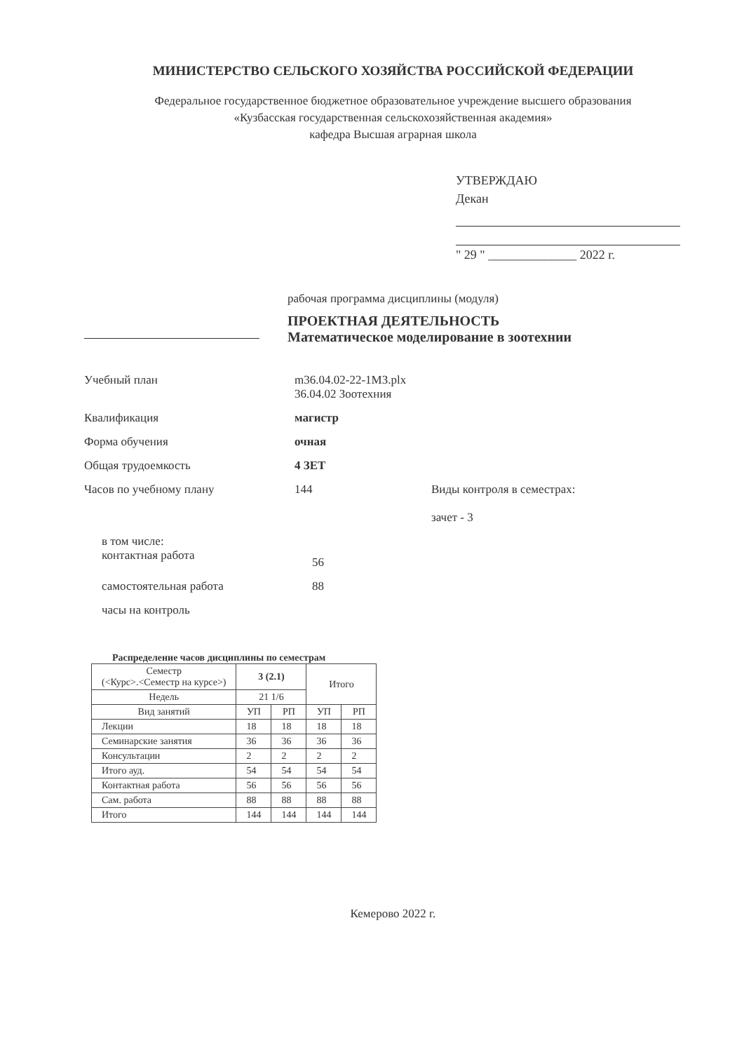МИНИСТЕРСТВО СЕЛЬСКОГО ХОЗЯЙСТВА РОССИЙСКОЙ ФЕДЕРАЦИИ
Федеральное государственное бюджетное образовательное учреждение высшего образования
«Кузбасская государственная сельскохозяйственная академия»
кафедра Высшая аграрная школа
УТВЕРЖДАЮ
Декан
" 29 " ______________ 2022 г.
рабочая программа дисциплины (модуля)
ПРОЕКТНАЯ ДЕЯТЕЛЬНОСТЬ
Математическое моделирование в зоотехнии
Учебный план m36.04.02-22-1МЗ.plx
36.04.02 Зоотехния
Квалификация магистр
Форма обучения очная
Общая трудоемкость 4 ЗЕТ
Часов по учебному плану 144 Виды контроля в семестрах:
зачет - 3
в том числе:
контактная работа
56
самостоятельная работа 88
часы на контроль
Распределение часов дисциплины по семестрам
| Семестр (<Курс>.<Семестр на курсе>) | 3 (2.1) | | Итого | |
| --- | --- | --- | --- | --- |
| Недель | 21 1/6 | | | |
| Вид занятий | УП | РП | УП | РП |
| Лекции | 18 | 18 | 18 | 18 |
| Семинарские занятия | 36 | 36 | 36 | 36 |
| Консультации | 2 | 2 | 2 | 2 |
| Итого ауд. | 54 | 54 | 54 | 54 |
| Контактная работа | 56 | 56 | 56 | 56 |
| Сам. работа | 88 | 88 | 88 | 88 |
| Итого | 144 | 144 | 144 | 144 |
Кемерово 2022 г.